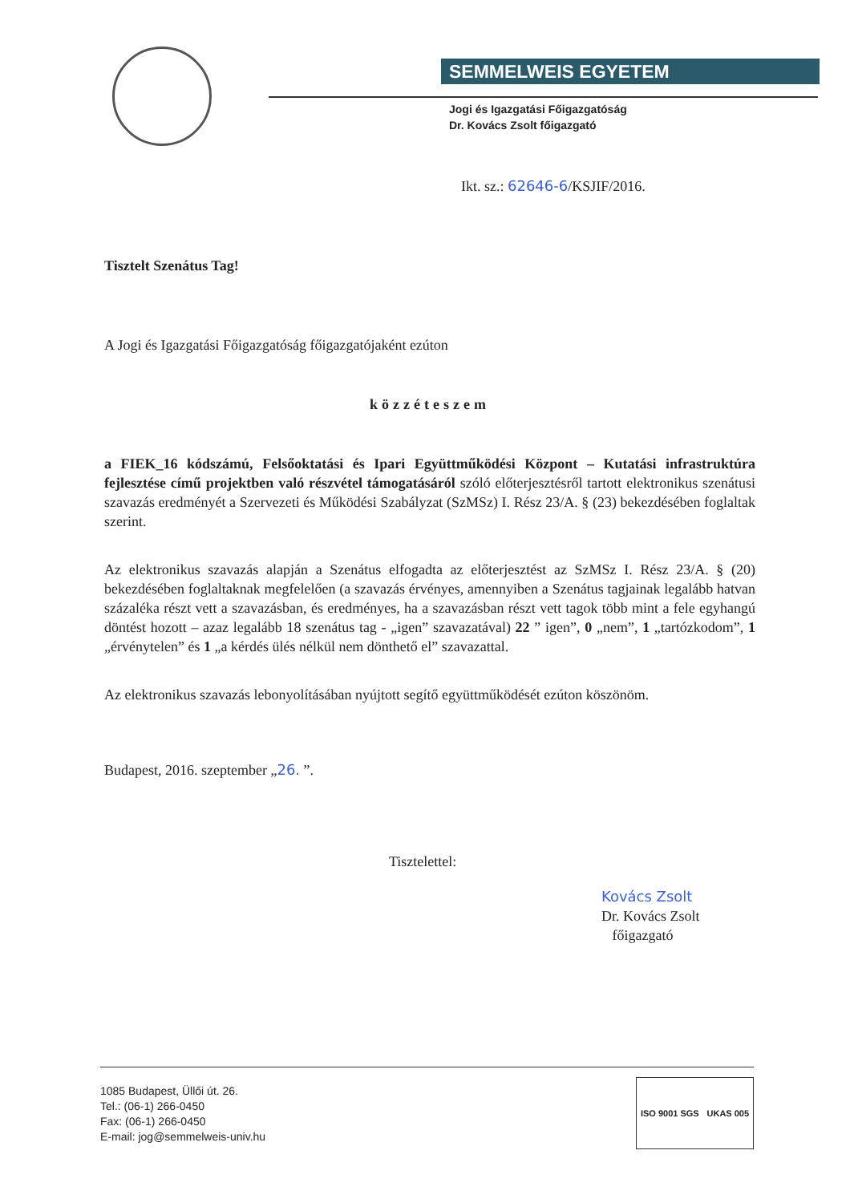SEMMELWEIS EGYETEM
Jogi és Igazgatási Főigazgatóság
Dr. Kovács Zsolt főigazgató
Ikt. sz.: 62646-6/KSJIF/2016.
Tisztelt Szenátus Tag!
A Jogi és Igazgatási Főigazgatóság főigazgatójaként ezúton
közzéteszem
a FIEK_16 kódszámú, Felsőoktatási és Ipari Együttműködési Központ – Kutatási infrastruktúra fejlesztése című projektben való részvétel támogatásáról szóló előterjesztésről tartott elektronikus szenátusi szavazás eredményét a Szervezeti és Működési Szabályzat (SzMSz) I. Rész 23/A. § (23) bekezdésében foglaltak szerint.
Az elektronikus szavazás alapján a Szenátus elfogadta az előterjesztést az SzMSz I. Rész 23/A. § (20) bekezdésében foglaltaknak megfelelően (a szavazás érvényes, amennyiben a Szenátus tagjainak legalább hatvan százaléka részt vett a szavazásban, és eredményes, ha a szavazásban részt vett tagok több mint a fele egyhangú döntést hozott – azaz legalább 18 szenátus tag - „igen” szavazatával) 22 ” igen”, 0 „nem”, 1 „tartózkodom”, 1 „érvénytelen” és 1 „a kérdés ülés nélkül nem dönthető el” szavazattal.
Az elektronikus szavazás lebonyolításában nyújtott segítő együttműködését ezúton köszönöm.
Budapest, 2016. szeptember „26. ”.
Tisztelettel:
Kovács Zsolt
Dr. Kovács Zsolt
főigazgató
1085 Budapest, Üllői út. 26.
Tel.: (06-1) 266-0450
Fax: (06-1) 266-0450
E-mail: jog@semmelweis-univ.hu
ISO 9001 SGS UKAS 005